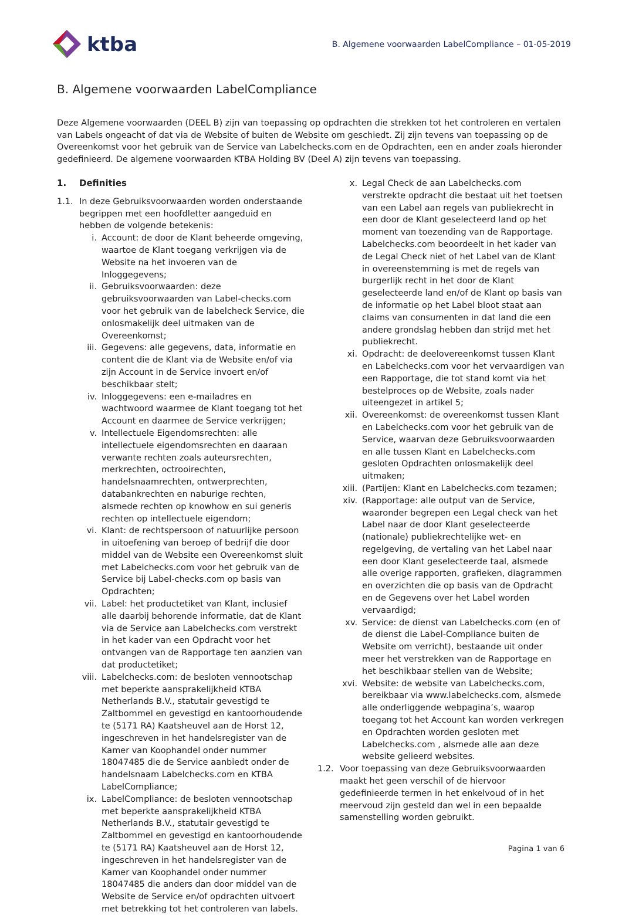ktba
B. Algemene voorwaarden LabelCompliance – 01-05-2019
B. Algemene voorwaarden LabelCompliance
Deze Algemene voorwaarden (DEEL B) zijn van toepassing op opdrachten die strekken tot het controleren en vertalen van Labels ongeacht of dat via de Website of buiten de Website om geschiedt. Zij zijn tevens van toepassing op de Overeenkomst voor het gebruik van de Service van Labelchecks.com en de Opdrachten, een en ander zoals hieronder gedefinieerd. De algemene voorwaarden KTBA Holding BV (Deel A) zijn tevens van toepassing.
1. Definities
1.1. In deze Gebruiksvoorwaarden worden onderstaande begrippen met een hoofdletter aangeduid en hebben de volgende betekenis:
i. Account: de door de Klant beheerde omgeving, waartoe de Klant toegang verkrijgen via de Website na het invoeren van de Inloggegevens;
ii. Gebruiksvoorwaarden: deze gebruiksvoorwaarden van Label-checks.com voor het gebruik van de labelcheck Service, die onlosmakelijk deel uitmaken van de Overeenkomst;
iii. Gegevens: alle gegevens, data, informatie en content die de Klant via de Website en/of via zijn Account in de Service invoert en/of beschikbaar stelt;
iv. Inloggegevens: een e-mailadres en wachtwoord waarmee de Klant toegang tot het Account en daarmee de Service verkrijgen;
v. Intellectuele Eigendomsrechten: alle intellectuele eigendomsrechten en daaraan verwante rechten zoals auteursrechten, merkrechten, octrooirechten, handelsnaamrechten, ontwerprechten, databankrechten en naburige rechten, alsmede rechten op knowhow en sui generis rechten op intellectuele eigendom;
vi. Klant: de rechtspersoon of natuurlijke persoon in uitoefening van beroep of bedrijf die door middel van de Website een Overeenkomst sluit met Labelchecks.com voor het gebruik van de Service bij Label-checks.com op basis van Opdrachten;
vii. Label: het productetiket van Klant, inclusief alle daarbij behorende informatie, dat de Klant via de Service aan Labelchecks.com verstrekt in het kader van een Opdracht voor het ontvangen van de Rapportage ten aanzien van dat productetiket;
viii. Labelchecks.com: de besloten vennootschap met beperkte aansprakelijkheid KTBA Netherlands B.V., statutair gevestigd te Zaltbommel en gevestigd en kantoorhoudende te (5171 RA) Kaatsheuvel aan de Horst 12, ingeschreven in het handelsregister van de Kamer van Koophandel onder nummer 18047485 die de Service aanbiedt onder de handelsnaam Labelchecks.com en KTBA LabelCompliance;
ix. LabelCompliance: de besloten vennootschap met beperkte aansprakelijkheid KTBA Netherlands B.V., statutair gevestigd te Zaltbommel en gevestigd en kantoorhoudende te (5171 RA) Kaatsheuvel aan de Horst 12, ingeschreven in het handelsregister van de Kamer van Koophandel onder nummer 18047485 die anders dan door middel van de Website de Service en/of opdrachten uitvoert met betrekking tot het controleren van labels.
x. Legal Check de aan Labelchecks.com verstrekte opdracht die bestaat uit het toetsen van een Label aan regels van publiekrecht in een door de Klant geselecteerd land op het moment van toezending van de Rapportage. Labelchecks.com beoordeelt in het kader van de Legal Check niet of het Label van de Klant in overeenstemming is met de regels van burgerlijk recht in het door de Klant geselecteerde land en/of de Klant op basis van de informatie op het Label bloot staat aan claims van consumenten in dat land die een andere grondslag hebben dan strijd met het publiekrecht.
xi. Opdracht: de deelovereenkomst tussen Klant en Labelchecks.com voor het vervaardigen van een Rapportage, die tot stand komt via het bestelproces op de Website, zoals nader uiteengezet in artikel 5;
xii. Overeenkomst: de overeenkomst tussen Klant en Labelchecks.com voor het gebruik van de Service, waarvan deze Gebruiksvoorwaarden en alle tussen Klant en Labelchecks.com gesloten Opdrachten onlosmakelijk deel uitmaken;
xiii. (Partijen: Klant en Labelchecks.com tezamen;
xiv. (Rapportage: alle output van de Service, waaronder begrepen een Legal check van het Label naar de door Klant geselecteerde (nationale) publiekrechtelijke wet- en regelgeving, de vertaling van het Label naar een door Klant geselecteerde taal, alsmede alle overige rapporten, grafieken, diagrammen en overzichten die op basis van de Opdracht en de Gegevens over het Label worden vervaardigd;
xv. Service: de dienst van Labelchecks.com (en of de dienst die Label-Compliance buiten de Website om verricht), bestaande uit onder meer het verstrekken van de Rapportage en het beschikbaar stellen van de Website;
xvi. Website: de website van Labelchecks.com, bereikbaar via www.labelchecks.com, alsmede alle onderliggende webpagina’s, waarop toegang tot het Account kan worden verkregen en Opdrachten worden gesloten met Labelchecks.com , alsmede alle aan deze website gelieerd websites.
1.2. Voor toepassing van deze Gebruiksvoorwaarden maakt het geen verschil of de hiervoor gedefinieerde termen in het enkelvoud of in het meervoud zijn gesteld dan wel in een bepaalde samenstelling worden gebruikt.
Pagina 1 van 6